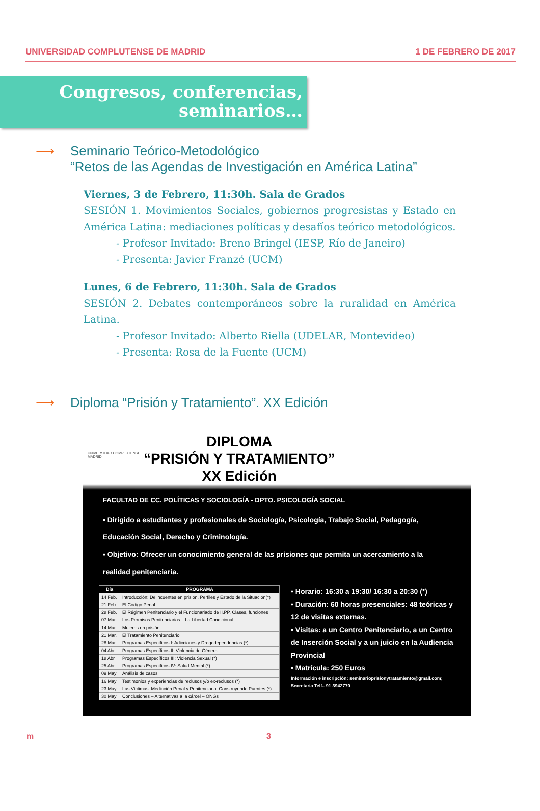UNIVERSIDAD COMPLUTENSE DE MADRID 1 DE FEBRERO DE 2017
Congresos, conferencias,
seminarios…
⟶ Seminario Teórico-Metodológico
“Retos de las Agendas de Investigación en América Latina”
Viernes, 3 de Febrero, 11:30h. Sala de Grados
SESIÓN 1. Movimientos Sociales, gobiernos progresistas y Estado en América Latina: mediaciones políticas y desafíos teórico metodológicos.
- Profesor Invitado: Breno Bringel (IESP, Río de Janeiro)
- Presenta: Javier Franzé (UCM)
Lunes, 6 de Febrero, 11:30h. Sala de Grados
SESIÓN 2. Debates contemporáneos sobre la ruralidad en América Latina.
- Profesor Invitado: Alberto Riella (UDELAR, Montevideo)
- Presenta: Rosa de la Fuente (UCM)
⟶ Diploma “Prisión y Tratamiento”. XX Edición
UNIVERSIDAD COMPLUTENSE MADRID
DIPLOMA
“PRISIÓN Y TRATAMIENTO”
XX Edición
FACULTAD DE CC. POLÍTICAS Y SOCIOLOGÍA - DPTO. PSICOLOGÍA SOCIAL
▪ Dirigido a estudiantes y profesionales de Sociología, Psicología, Trabajo Social, Pedagogía, Educación Social, Derecho y Criminología.
▪ Objetivo: Ofrecer un conocimiento general de las prisiones que permita un acercamiento a la realidad penitenciaria.
| Día | PROGRAMA |
| --- | --- |
| 14 Feb. | Introducción: Delincuentes en prisión, Perfiles y Estado de la Situación(*) |
| 21 Feb. | El Código Penal |
| 28 Feb. | El Régimen Penitenciario y el Funcionariado de II.PP. Clases, funciones |
| 07 Mar. | Los Permisos Penitenciarios – La Libertad Condicional |
| 14 Mar. | Mujeres en prisión |
| 21 Mar. | El Tratamiento Penitenciario |
| 28 Mar. | Programas Específicos I: Adicciones y Drogodependencias (*) |
| 04 Abr | Programas Específicos II: Violencia de Género |
| 18 Abr | Programas Específicos III: Violencia Sexual (*) |
| 25 Abr | Programas Específicos IV: Salud Mental (*) |
| 09 May | Análisis de casos |
| 16 May | Testimonios y experiencias de reclusos y/o ex-reclusos (*) |
| 23 May | Las Víctimas. Mediación Penal y Penitenciaria. Construyendo Puentes (*) |
| 30 May | Conclusiones – Alternativas a la cárcel – ONGs |
• Horario: 16:30 a 19:30/ 16:30 a 20:30 (*)
• Duración: 60 horas presenciales: 48 teóricas y 12 de visitas externas.
• Visitas: a un Centro Penitenciario, a un Centro de Inserción Social y a un juicio en la Audiencia Provincial
• Matrícula: 250 Euros
Información e inscripción: seminarioprisionytratamiento@gmail.com; Secretaría Telf.. 91 3942770
m 3